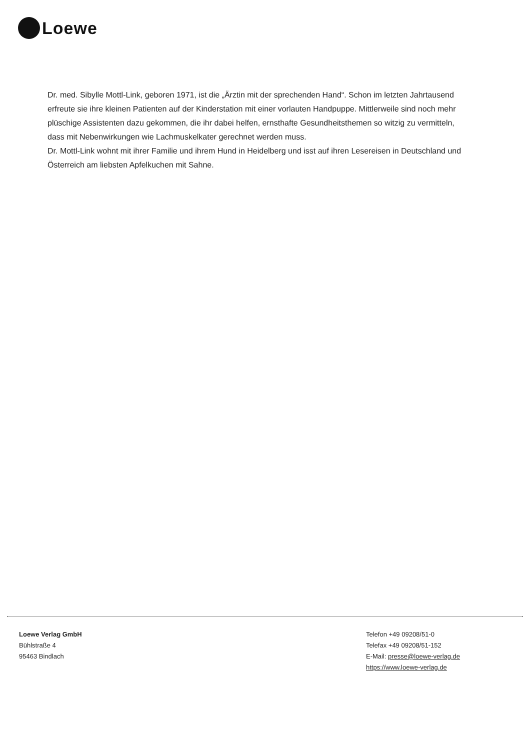Loewe
Dr. med. Sibylle Mottl-Link, geboren 1971, ist die „Ärztin mit der sprechenden Hand“. Schon im letzten Jahrtausend erfreute sie ihre kleinen Patienten auf der Kinderstation mit einer vorlauten Handpuppe. Mittlerweile sind noch mehr plüschige Assistenten dazu gekommen, die ihr dabei helfen, ernsthafte Gesundheitsthemen so witzig zu vermitteln, dass mit Nebenwirkungen wie Lachmuskelkater gerechnet werden muss.
Dr. Mottl-Link wohnt mit ihrer Familie und ihrem Hund in Heidelberg und isst auf ihren Lesereisen in Deutschland und Österreich am liebsten Apfelkuchen mit Sahne.
Loewe Verlag GmbH
Bühlstraße 4
95463 Bindlach
Telefon +49 09208/51-0
Telefax +49 09208/51-152
E-Mail: presse@loewe-verlag.de
https://www.loewe-verlag.de